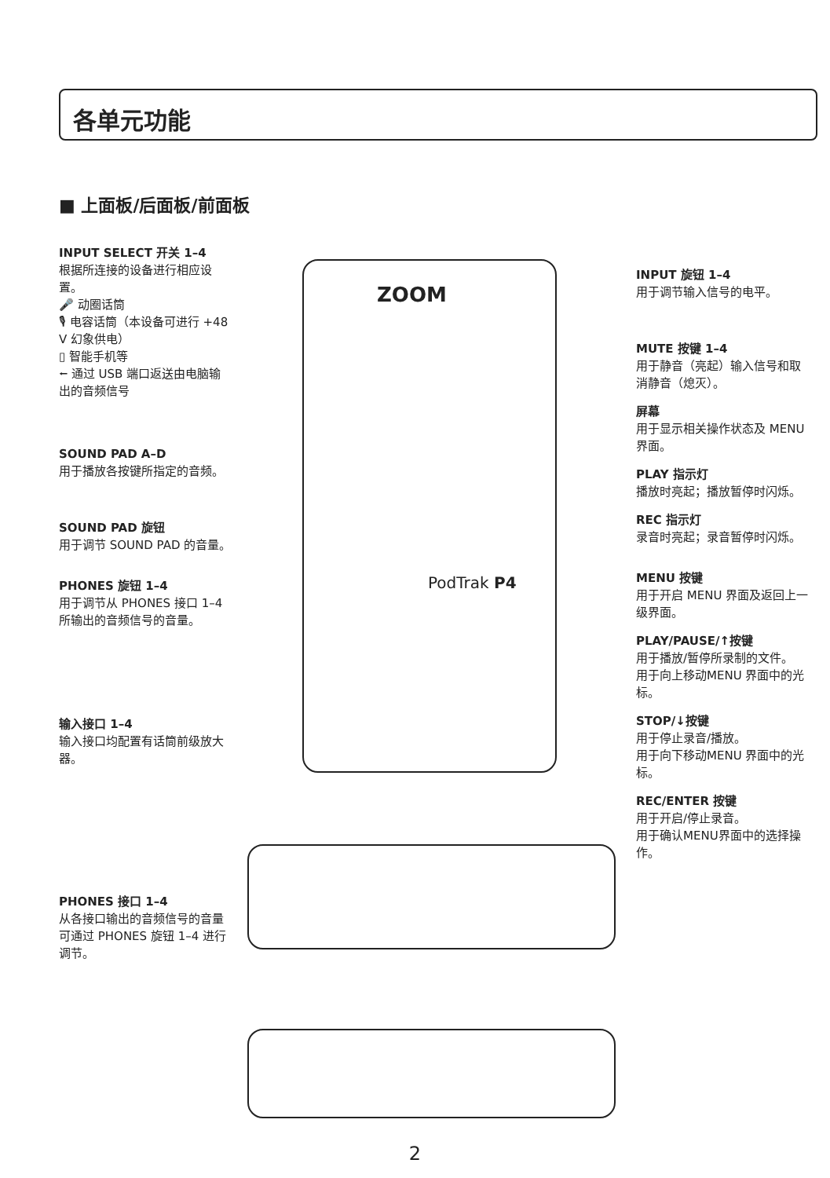各单元功能
■ 上面板/后面板/前面板
INPUT SELECT 开关 1–4
根据所连接的设备进行相应设置。
🎤 动圈话筒
🎙 电容话筒（本设备可进行 +48 V 幻象供电）
▯ 智能手机等
⭠ 通过 USB 端口返送由电脑输出的音频信号
SOUND PAD A–D
用于播放各按键所指定的音频。
SOUND PAD 旋钮
用于调节 SOUND PAD 的音量。
PHONES 旋钮 1–4
用于调节从 PHONES 接口 1–4 所输出的音频信号的音量。
输入接口 1–4
输入接口均配置有话筒前级放大器。
PHONES 接口 1–4
从各接口输出的音频信号的音量可通过 PHONES 旋钮 1–4 进行调节。
ZOOM
PodTrak P4
INPUT 旋钮 1–4
用于调节输入信号的电平。
MUTE 按键 1–4
用于静音（亮起）输入信号和取消静音（熄灭）。
屏幕
用于显示相关操作状态及 MENU 界面。
PLAY 指示灯
播放时亮起；播放暂停时闪烁。
REC 指示灯
录音时亮起；录音暂停时闪烁。
MENU 按键
用于开启 MENU 界面及返回上一级界面。
PLAY/PAUSE/↑按键
用于播放/暂停所录制的文件。
用于向上移动MENU 界面中的光标。
STOP/↓按键
用于停止录音/播放。
用于向下移动MENU 界面中的光标。
REC/ENTER 按键
用于开启/停止录音。
用于确认MENU界面中的选择操作。
2